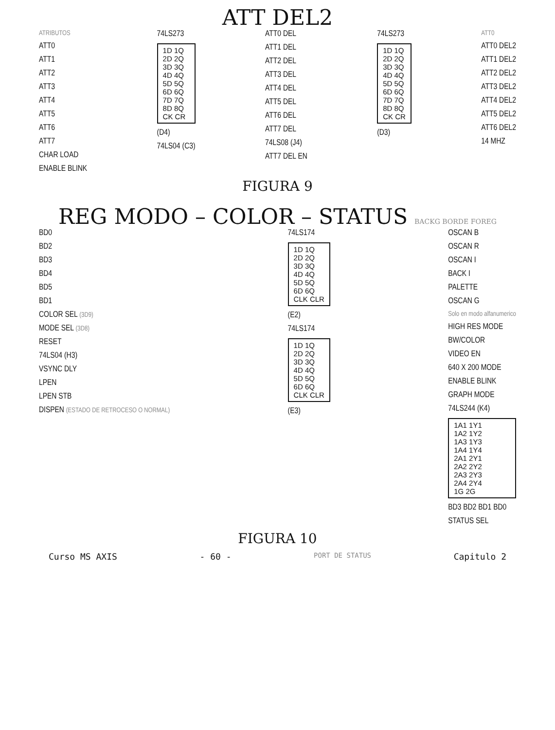ATT DEL2
ATRIBUTOS
ATT0
ATT1
ATT2
ATT3
ATT4
ATT5
ATT6
ATT7
CHAR LOAD
ENABLE BLINK
74LS273
1D 1Q
2D 2Q
3D 3Q
4D 4Q
5D 5Q
6D 6Q
7D 7Q
8D 8Q
CK CR
(D4)
74LS04 (C3)
ATT0 DEL
ATT1 DEL
ATT2 DEL
ATT3 DEL
ATT4 DEL
ATT5 DEL
ATT6 DEL
ATT7 DEL
74LS08 (J4)
ATT7 DEL EN
74LS273
1D 1Q
2D 2Q
3D 3Q
4D 4Q
5D 5Q
6D 6Q
7D 7Q
8D 8Q
CK CR
(D3)
ATT0
ATT0 DEL2
ATT1 DEL2
ATT2 DEL2
ATT3 DEL2
ATT4 DEL2
ATT5 DEL2
ATT6 DEL2
14 MHZ
FIGURA 9
REG MODO – COLOR – STATUS BACKG BORDE FOREG
BD0
BD2
BD3
BD4
BD5
BD1
COLOR SEL (3D9)
MODE SEL (3D8)
RESET
74LS04 (H3)
VSYNC DLY
LPEN
LPEN STB
DISPEN (ESTADO DE RETROCESO O NORMAL)
74LS174
1D 1Q
2D 2Q
3D 3Q
4D 4Q
5D 5Q
6D 6Q
CLK CLR
(E2)
74LS174
1D 1Q
2D 2Q
3D 3Q
4D 4Q
5D 5Q
6D 6Q
CLK CLR
(E3)
OSCAN B
OSCAN R
OSCAN I
BACK I
PALETTE
OSCAN G
Solo en modo alfanumerico
HIGH RES MODE
BW/COLOR
VIDEO EN
640 X 200 MODE
ENABLE BLINK
GRAPH MODE
74LS244 (K4)
1A1 1Y1
1A2 1Y2
1A3 1Y3
1A4 1Y4
2A1 2Y1
2A2 2Y2
2A3 2Y3
2A4 2Y4
1G 2G
BD3 BD2 BD1 BD0
STATUS SEL
FIGURA 10
Curso MS AXIS - 60 - PORT DE STATUS Capitulo 2